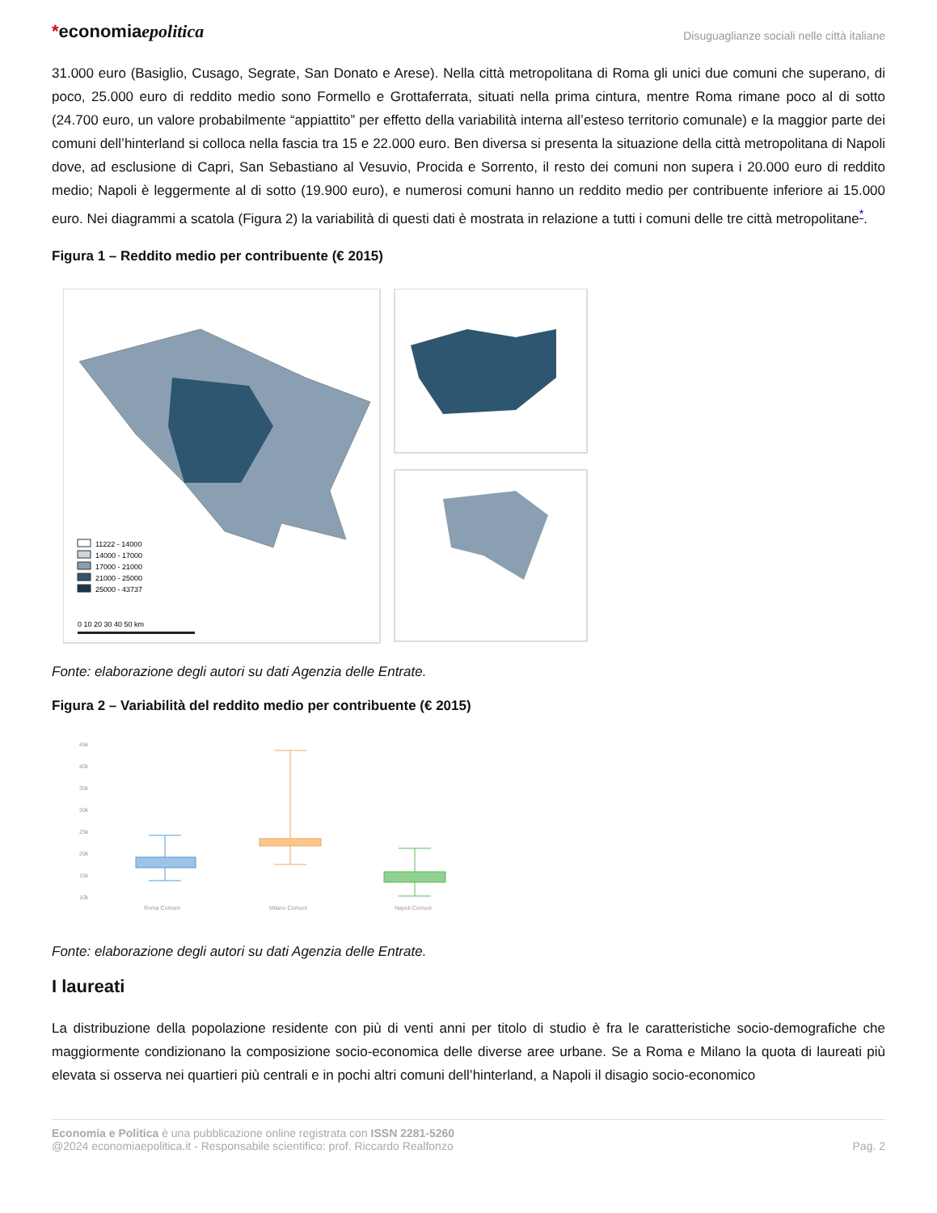*economiaepolitica
Disuguaglianze sociali nelle città italiane
31.000 euro (Basiglio, Cusago, Segrate, San Donato e Arese). Nella città metropolitana di Roma gli unici due comuni che superano, di poco, 25.000 euro di reddito medio sono Formello e Grottaferrata, situati nella prima cintura, mentre Roma rimane poco al di sotto (24.700 euro, un valore probabilmente “appiattito” per effetto della variabilità interna all’esteso territorio comunale) e la maggior parte dei comuni dell’hinterland si colloca nella fascia tra 15 e 22.000 euro. Ben diversa si presenta la situazione della città metropolitana di Napoli dove, ad esclusione di Capri, San Sebastiano al Vesuvio, Procida e Sorrento, il resto dei comuni non supera i 20.000 euro di reddito medio; Napoli è leggermente al di sotto (19.900 euro), e numerosi comuni hanno un reddito medio per contribuente inferiore ai 15.000 euro. Nei diagrammi a scatola (Figura 2) la variabilità di questi dati è mostrata in relazione a tutti i comuni delle tre città metropolitane<sup>*</sup>.
Figura 1 – Reddito medio per contribuente (€ 2015)
11222 - 14000
14000 - 17000
17000 - 21000
21000 - 25000
25000 - 43737
0 10 20 30 40 50 km
Fonte: elaborazione degli autori su dati Agenzia delle Entrate.
Figura 2 – Variabilità del reddito medio per contribuente (€ 2015)
45k
40k
35k
30k
25k
20k
15k
10k
Roma Comuni
Milano Comuni
Napoli Comuni
Fonte: elaborazione degli autori su dati Agenzia delle Entrate.
I laureati
La distribuzione della popolazione residente con più di venti anni per titolo di studio è fra le caratteristiche socio-demografiche che maggiormente condizionano la composizione socio-economica delle diverse aree urbane. Se a Roma e Milano la quota di laureati più elevata si osserva nei quartieri più centrali e in pochi altri comuni dell’hinterland, a Napoli il disagio socio-economico
Economia e Politica è una pubblicazione online registrata con ISSN 2281-5260
@2024 economiaepolitica.it - Responsabile scientifico: prof. Riccardo Realfonzo
Pag. 2